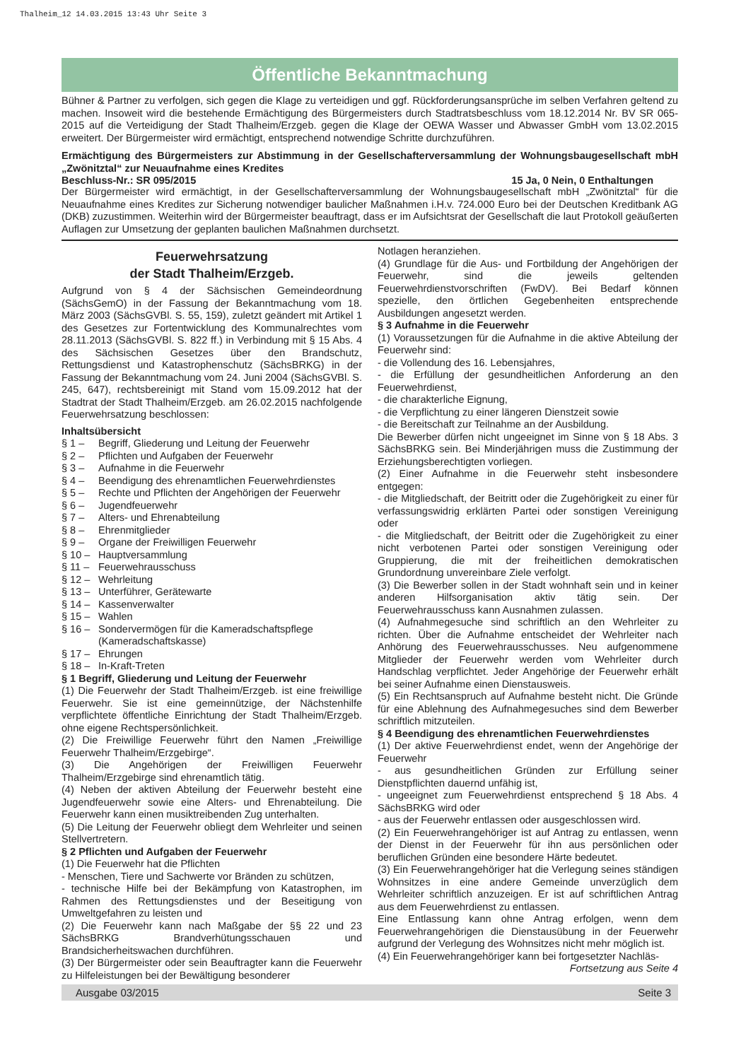Thalheim_12 14.03.2015 13:43 Uhr Seite 3
Öffentliche Bekanntmachung
Bühner & Partner zu verfolgen, sich gegen die Klage zu verteidigen und ggf. Rückforderungsansprüche im selben Verfahren geltend zu machen. Insoweit wird die bestehende Ermächtigung des Bürgermeisters durch Stadtratsbeschluss vom 18.12.2014 Nr. BV SR 065-2015 auf die Verteidigung der Stadt Thalheim/Erzgeb. gegen die Klage der OEWA Wasser und Abwasser GmbH vom 13.02.2015 erweitert. Der Bürgermeister wird ermächtigt, entsprechend notwendige Schritte durchzuführen.
Ermächtigung des Bürgermeisters zur Abstimmung in der Gesellschafterversammlung der Wohnungsbaugesellschaft mbH „Zwönitztal“ zur Neuaufnahme eines Kredites
Beschluss-Nr.: SR 095/2015 15 Ja, 0 Nein, 0 Enthaltungen
Der Bürgermeister wird ermächtigt, in der Gesellschafterversammlung der Wohnungsbaugesellschaft mbH „Zwönitztal“ für die Neuaufnahme eines Kredites zur Sicherung notwendiger baulicher Maßnahmen i.H.v. 724.000 Euro bei der Deutschen Kreditbank AG (DKB) zuzustimmen. Weiterhin wird der Bürgermeister beauftragt, dass er im Aufsichtsrat der Gesellschaft die laut Protokoll geäußerten Auflagen zur Umsetzung der geplanten baulichen Maßnahmen durchsetzt.
Feuerwehrsatzung
der Stadt Thalheim/Erzgeb.
Aufgrund von § 4 der Sächsischen Gemeindeordnung (SächsGemO) in der Fassung der Bekanntmachung vom 18. März 2003 (SächsGVBl. S. 55, 159), zuletzt geändert mit Artikel 1 des Gesetzes zur Fortentwicklung des Kommunalrechtes vom 28.11.2013 (SächsGVBl. S. 822 ff.) in Verbindung mit § 15 Abs. 4 des Sächsischen Gesetzes über den Brandschutz, Rettungsdienst und Katastrophenschutz (SächsBRKG) in der Fassung der Bekanntmachung vom 24. Juni 2004 (SächsGVBl. S. 245, 647), rechtsbereinigt mit Stand vom 15.09.2012 hat der Stadtrat der Stadt Thalheim/Erzgeb. am 26.02.2015 nachfolgende Feuerwehrsatzung beschlossen:
Inhaltsübersicht
§ 1 – Begriff, Gliederung und Leitung der Feuerwehr
§ 2 – Pflichten und Aufgaben der Feuerwehr
§ 3 – Aufnahme in die Feuerwehr
§ 4 – Beendigung des ehrenamtlichen Feuerwehrdienstes
§ 5 – Rechte und Pflichten der Angehörigen der Feuerwehr
§ 6 – Jugendfeuerwehr
§ 7 – Alters- und Ehrenabteilung
§ 8 – Ehrenmitglieder
§ 9 – Organe der Freiwilligen Feuerwehr
§ 10 – Hauptversammlung
§ 11 – Feuerwehrausschuss
§ 12 – Wehrleitung
§ 13 – Unterführer, Gerätewarte
§ 14 – Kassenverwalter
§ 15 – Wahlen
§ 16 – Sondervermögen für die Kameradschaftspflege
(Kameradschaftskasse)
§ 17 – Ehrungen
§ 18 – In-Kraft-Treten
§ 1 Begriff, Gliederung und Leitung der Feuerwehr
(1) Die Feuerwehr der Stadt Thalheim/Erzgeb. ist eine freiwillige Feuerwehr. Sie ist eine gemeinnützige, der Nächstenhilfe verpflichtete öffentliche Einrichtung der Stadt Thalheim/Erzgeb. ohne eigene Rechtspersönlichkeit.
(2) Die Freiwillige Feuerwehr führt den Namen „Freiwillige Feuerwehr Thalheim/Erzgebirge“.
(3) Die Angehörigen der Freiwilligen Feuerwehr Thalheim/Erzgebirge sind ehrenamtlich tätig.
(4) Neben der aktiven Abteilung der Feuerwehr besteht eine Jugendfeuerwehr sowie eine Alters- und Ehrenabteilung. Die Feuerwehr kann einen musiktreibenden Zug unterhalten.
(5) Die Leitung der Feuerwehr obliegt dem Wehrleiter und seinen Stellvertretern.
§ 2 Pflichten und Aufgaben der Feuerwehr
(1) Die Feuerwehr hat die Pflichten
- Menschen, Tiere und Sachwerte vor Bränden zu schützen,
- technische Hilfe bei der Bekämpfung von Katastrophen, im Rahmen des Rettungsdienstes und der Beseitigung von Umweltgefahren zu leisten und
(2) Die Feuerwehr kann nach Maßgabe der §§ 22 und 23 SächsBRKG Brandverhütungsschauen und Brandsicherheitswachen durchführen.
(3) Der Bürgermeister oder sein Beauftragter kann die Feuerwehr zu Hilfeleistungen bei der Bewältigung besonderer
Notlagen heranziehen.
(4) Grundlage für die Aus- und Fortbildung der Angehörigen der Feuerwehr, sind die jeweils geltenden Feuerwehrdienstvorschriften (FwDV). Bei Bedarf können spezielle, den örtlichen Gegebenheiten entsprechende Ausbildungen angesetzt werden.
§ 3 Aufnahme in die Feuerwehr
(1) Voraussetzungen für die Aufnahme in die aktive Abteilung der Feuerwehr sind:
- die Vollendung des 16. Lebensjahres,
- die Erfüllung der gesundheitlichen Anforderung an den Feuerwehrdienst,
- die charakterliche Eignung,
- die Verpflichtung zu einer längeren Dienstzeit sowie
- die Bereitschaft zur Teilnahme an der Ausbildung.
Die Bewerber dürfen nicht ungeeignet im Sinne von § 18 Abs. 3 SächsBRKG sein. Bei Minderjährigen muss die Zustimmung der Erziehungsberechtigten vorliegen.
(2) Einer Aufnahme in die Feuerwehr steht insbesondere entgegen:
- die Mitgliedschaft, der Beitritt oder die Zugehörigkeit zu einer für verfassungswidrig erklärten Partei oder sonstigen Vereinigung oder
- die Mitgliedschaft, der Beitritt oder die Zugehörigkeit zu einer nicht verbotenen Partei oder sonstigen Vereinigung oder Gruppierung, die mit der freiheitlichen demokratischen Grundordnung unvereinbare Ziele verfolgt.
(3) Die Bewerber sollen in der Stadt wohnhaft sein und in keiner anderen Hilfsorganisation aktiv tätig sein. Der Feuerwehrausschuss kann Ausnahmen zulassen.
(4) Aufnahmegesuche sind schriftlich an den Wehrleiter zu richten. Über die Aufnahme entscheidet der Wehrleiter nach Anhörung des Feuerwehrausschusses. Neu aufgenommene Mitglieder der Feuerwehr werden vom Wehrleiter durch Handschlag verpflichtet. Jeder Angehörige der Feuerwehr erhält bei seiner Aufnahme einen Dienstausweis.
(5) Ein Rechtsanspruch auf Aufnahme besteht nicht. Die Gründe für eine Ablehnung des Aufnahmegesuches sind dem Bewerber schriftlich mitzuteilen.
§ 4 Beendigung des ehrenamtlichen Feuerwehrdienstes
(1) Der aktive Feuerwehrdienst endet, wenn der Angehörige der Feuerwehr
- aus gesundheitlichen Gründen zur Erfüllung seiner Dienstpflichten dauernd unfähig ist,
- ungeeignet zum Feuerwehrdienst entsprechend § 18 Abs. 4 SächsBRKG wird oder
- aus der Feuerwehr entlassen oder ausgeschlossen wird.
(2) Ein Feuerwehrangehöriger ist auf Antrag zu entlassen, wenn der Dienst in der Feuerwehr für ihn aus persönlichen oder beruflichen Gründen eine besondere Härte bedeutet.
(3) Ein Feuerwehrangehöriger hat die Verlegung seines ständigen Wohnsitzes in eine andere Gemeinde unverzüglich dem Wehrleiter schriftlich anzuzeigen. Er ist auf schriftlichen Antrag aus dem Feuerwehrdienst zu entlassen.
Eine Entlassung kann ohne Antrag erfolgen, wenn dem Feuerwehrangehörigen die Dienstausübung in der Feuerwehr aufgrund der Verlegung des Wohnsitzes nicht mehr möglich ist.
(4) Ein Feuerwehrangehöriger kann bei fortgesetzter Nachläs-
Fortsetzung aus Seite 4
Ausgabe 03/2015 Seite 3